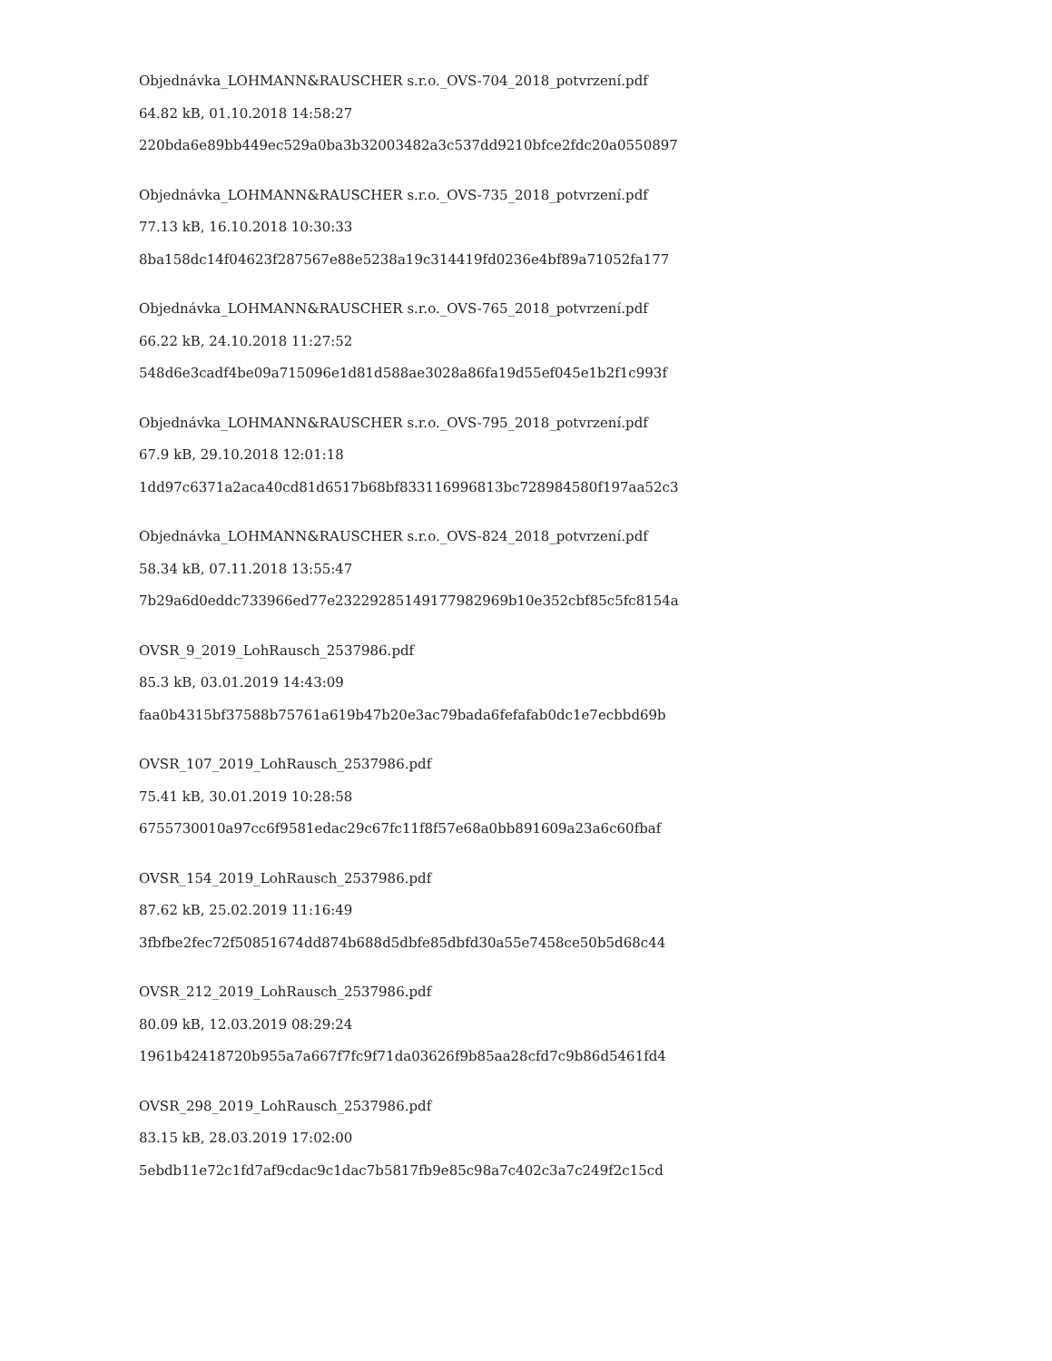Objednávka_LOHMANN&RAUSCHER s.r.o._OVS-704_2018_potvrzení.pdf
64.82 kB, 01.10.2018 14:58:27
220bda6e89bb449ec529a0ba3b32003482a3c537dd9210bfce2fdc20a0550897
Objednávka_LOHMANN&RAUSCHER s.r.o._OVS-735_2018_potvrzení.pdf
77.13 kB, 16.10.2018 10:30:33
8ba158dc14f04623f287567e88e5238a19c314419fd0236e4bf89a71052fa177
Objednávka_LOHMANN&RAUSCHER s.r.o._OVS-765_2018_potvrzení.pdf
66.22 kB, 24.10.2018 11:27:52
548d6e3cadf4be09a715096e1d81d588ae3028a86fa19d55ef045e1b2f1c993f
Objednávka_LOHMANN&RAUSCHER s.r.o._OVS-795_2018_potvrzení.pdf
67.9 kB, 29.10.2018 12:01:18
1dd97c6371a2aca40cd81d6517b68bf833116996813bc728984580f197aa52c3
Objednávka_LOHMANN&RAUSCHER s.r.o._OVS-824_2018_potvrzení.pdf
58.34 kB, 07.11.2018 13:55:47
7b29a6d0eddc733966ed77e2322928514917798296​9b10e352cbf85c5fc8154a
OVSR_9_2019_LohRausch_2537986.pdf
85.3 kB, 03.01.2019 14:43:09
faa0b4315bf37588b75761a619b47b20e3ac79bada6fefafab0dc1e7ecbbd69b
OVSR_107_2019_LohRausch_2537986.pdf
75.41 kB, 30.01.2019 10:28:58
6755730010a97cc6f9581edac29c67fc11f8f57e68a0bb891609a23a6c60fbaf
OVSR_154_2019_LohRausch_2537986.pdf
87.62 kB, 25.02.2019 11:16:49
3fbfbe2fec72f50851674dd874b688d5dbfe85dbfd30a55e7458ce50b5d68c44
OVSR_212_2019_LohRausch_2537986.pdf
80.09 kB, 12.03.2019 08:29:24
1961b42418720b955a7a667f7fc9f71da03626f9b85aa28cfd7c9b86d5461fd4
OVSR_298_2019_LohRausch_2537986.pdf
83.15 kB, 28.03.2019 17:02:00
5ebdb11e72c1fd7af9cdac9c1dac7b5817fb9e85c98a7c402c3a7c249f2c15cd